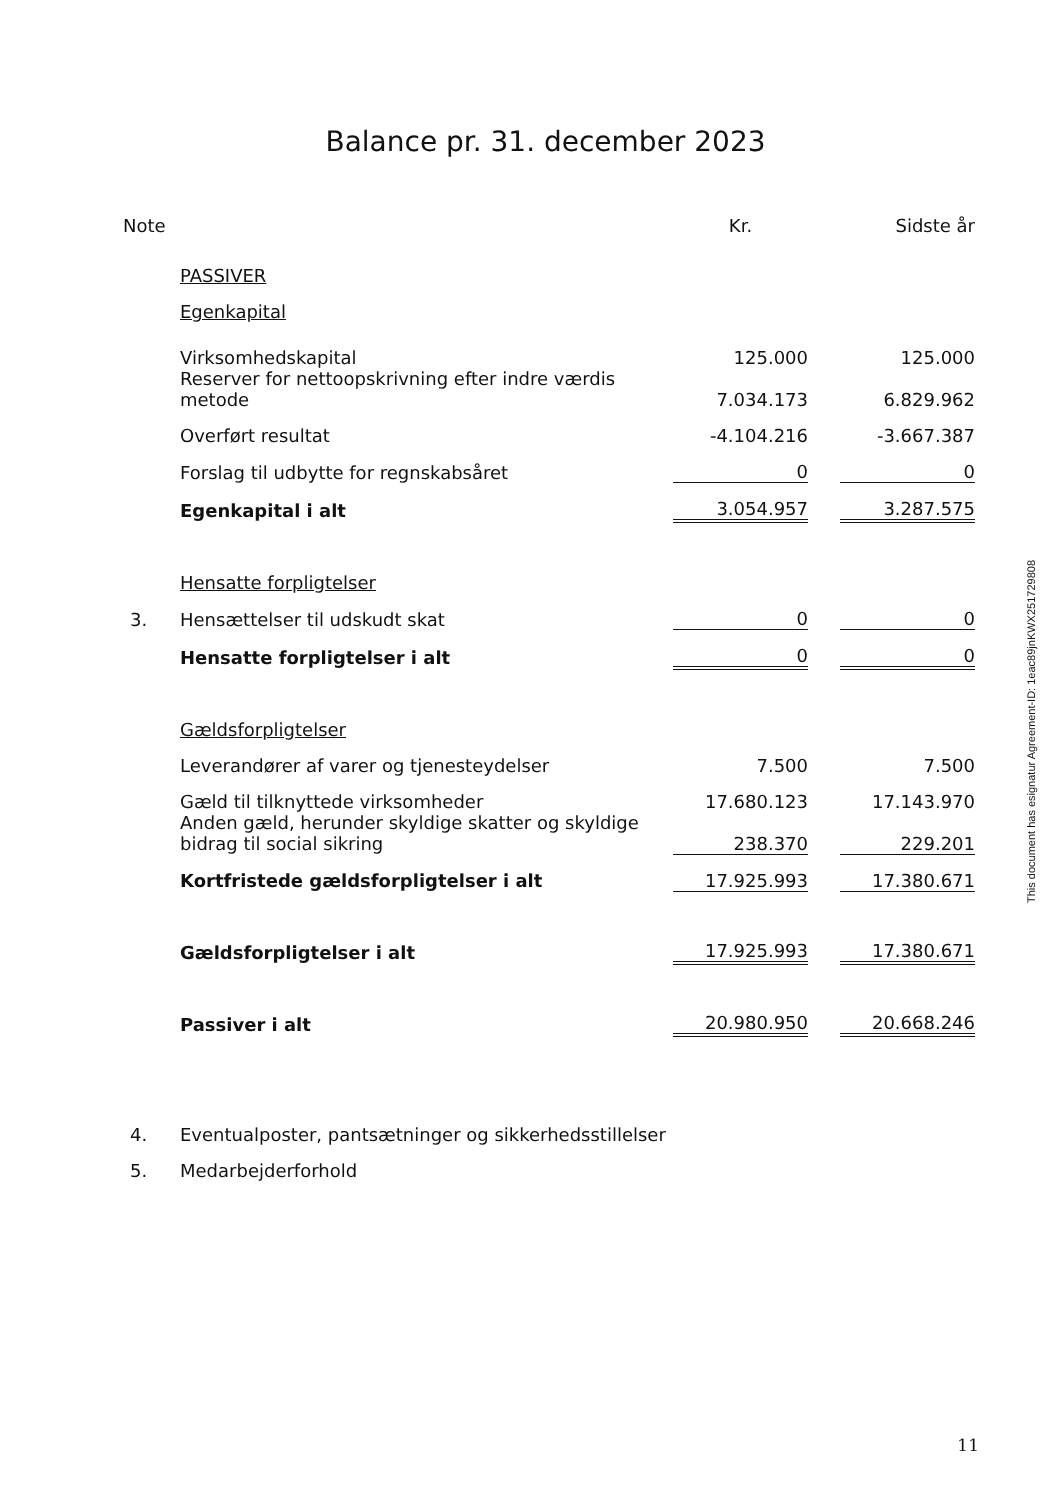Balance pr. 31. december 2023
| Note | | Kr. | | Sidste år |
| --- | --- | --- | --- | --- |
| | PASSIVER | | | |
| | Egenkapital | | | |
| | Virksomhedskapital | 125.000 | | 125.000 |
| | Reserver for nettoopskrivning efter indre værdis metode | 7.034.173 | | 6.829.962 |
| | Overført resultat | -4.104.216 | | -3.667.387 |
| | Forslag til udbytte for regnskabsåret | 0 | | 0 |
| | Egenkapital i alt | 3.054.957 | | 3.287.575 |
| | Hensatte forpligtelser | | | |
| 3. | Hensættelser til udskudt skat | 0 | | 0 |
| | Hensatte forpligtelser i alt | 0 | | 0 |
| | Gældsforpligtelser | | | |
| | Leverandører af varer og tjenesteydelser | 7.500 | | 7.500 |
| | Gæld til tilknyttede virksomheder | 17.680.123 | | 17.143.970 |
| | Anden gæld, herunder skyldige skatter og skyldige bidrag til social sikring | 238.370 | | 229.201 |
| | Kortfristede gældsforpligtelser i alt | 17.925.993 | | 17.380.671 |
| | Gældsforpligtelser i alt | 17.925.993 | | 17.380.671 |
| | Passiver i alt | 20.980.950 | | 20.668.246 |
| 4. | Eventualposter, pantsætninger og sikkerhedsstillelser | | | |
| 5. | Medarbejderforhold | | | |
This document has esignatur Agreement-ID: 1eac89jnKWX251729808
11